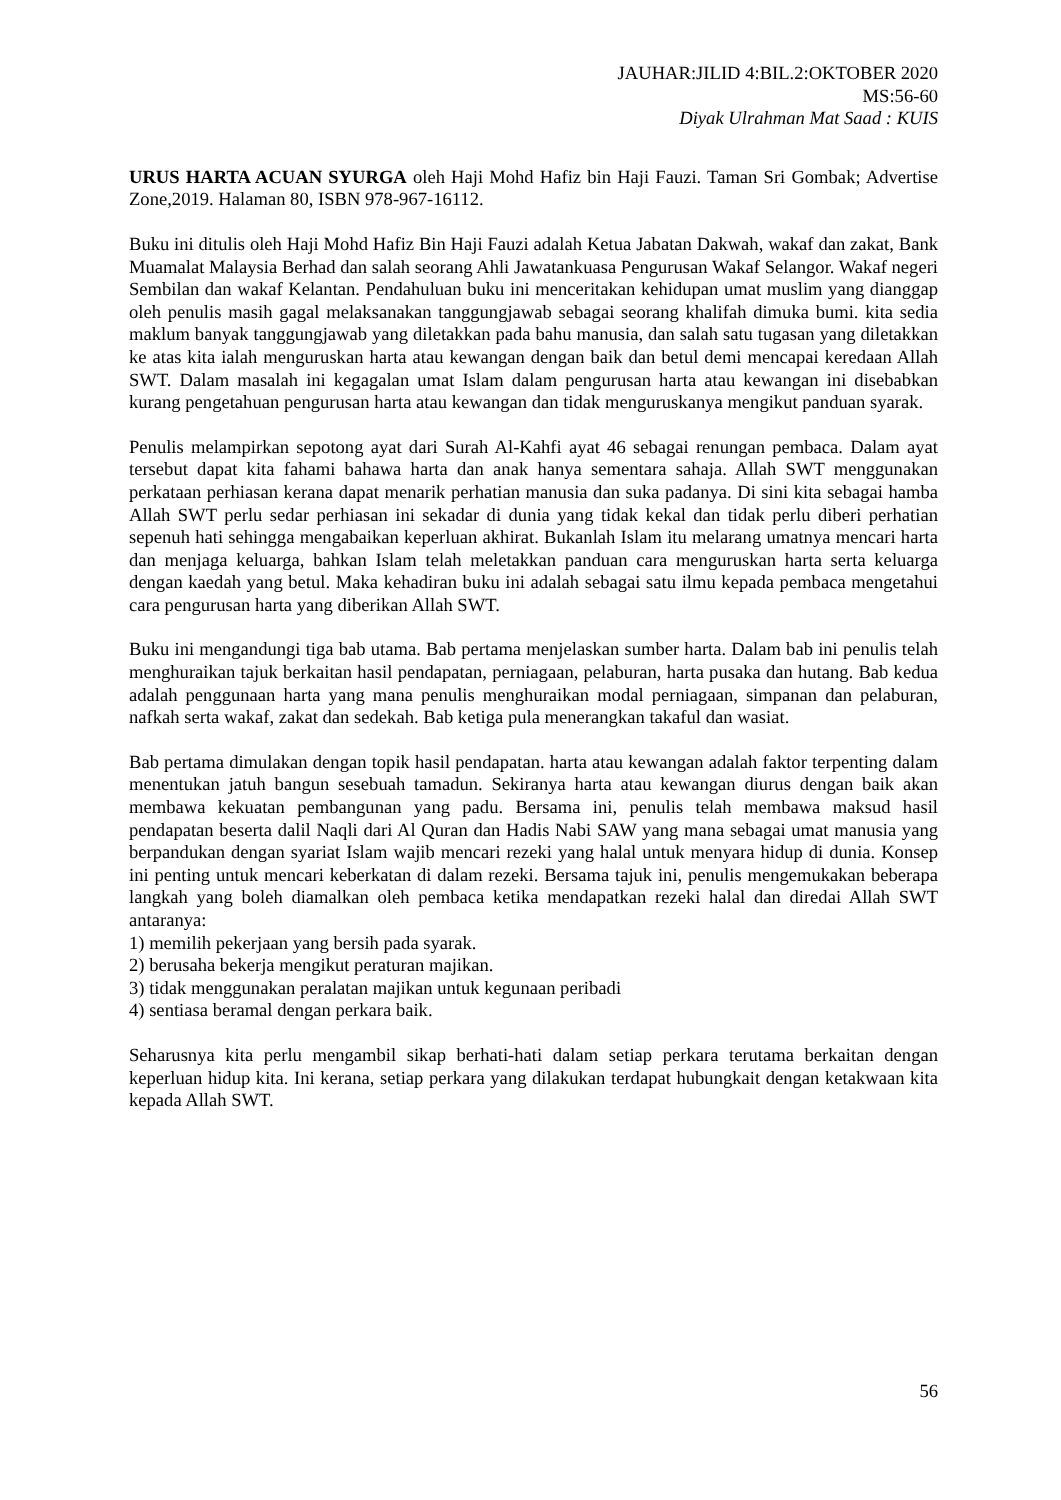JAUHAR:JILID 4:BIL.2:OKTOBER 2020
MS:56-60
Diyak Ulrahman Mat Saad : KUIS
URUS HARTA ACUAN SYURGA oleh Haji Mohd Hafiz bin Haji Fauzi. Taman Sri Gombak; Advertise Zone,2019. Halaman 80, ISBN 978-967-16112.
Buku ini ditulis oleh Haji Mohd Hafiz Bin Haji Fauzi adalah Ketua Jabatan Dakwah, wakaf dan zakat, Bank Muamalat Malaysia Berhad dan salah seorang Ahli Jawatankuasa Pengurusan Wakaf Selangor. Wakaf negeri Sembilan dan wakaf Kelantan. Pendahuluan buku ini menceritakan kehidupan umat muslim yang dianggap oleh penulis masih gagal melaksanakan tanggungjawab sebagai seorang khalifah dimuka bumi. kita sedia maklum banyak tanggungjawab yang diletakkan pada bahu manusia, dan salah satu tugasan yang diletakkan ke atas kita ialah menguruskan harta atau kewangan dengan baik dan betul demi mencapai keredaan Allah SWT. Dalam masalah ini kegagalan umat Islam dalam pengurusan harta atau kewangan ini disebabkan kurang pengetahuan pengurusan harta atau kewangan dan tidak menguruskanya mengikut panduan syarak.
Penulis melampirkan sepotong ayat dari Surah Al-Kahfi ayat 46 sebagai renungan pembaca. Dalam ayat tersebut dapat kita fahami bahawa harta dan anak hanya sementara sahaja. Allah SWT menggunakan perkataan perhiasan kerana dapat menarik perhatian manusia dan suka padanya. Di sini kita sebagai hamba Allah SWT perlu sedar perhiasan ini sekadar di dunia yang tidak kekal dan tidak perlu diberi perhatian sepenuh hati sehingga mengabaikan keperluan akhirat. Bukanlah Islam itu melarang umatnya mencari harta dan menjaga keluarga, bahkan Islam telah meletakkan panduan cara menguruskan harta serta keluarga dengan kaedah yang betul. Maka kehadiran buku ini adalah sebagai satu ilmu kepada pembaca mengetahui cara pengurusan harta yang diberikan Allah SWT.
Buku ini mengandungi tiga bab utama. Bab pertama menjelaskan sumber harta. Dalam bab ini penulis telah menghuraikan tajuk berkaitan hasil pendapatan, perniagaan, pelaburan, harta pusaka dan hutang. Bab kedua adalah penggunaan harta yang mana penulis menghuraikan modal perniagaan, simpanan dan pelaburan, nafkah serta wakaf, zakat dan sedekah. Bab ketiga pula menerangkan takaful dan wasiat.
Bab pertama dimulakan dengan topik hasil pendapatan. harta atau kewangan adalah faktor terpenting dalam menentukan jatuh bangun sesebuah tamadun. Sekiranya harta atau kewangan diurus dengan baik akan membawa kekuatan pembangunan yang padu. Bersama ini, penulis telah membawa maksud hasil pendapatan beserta dalil Naqli dari Al Quran dan Hadis Nabi SAW yang mana sebagai umat manusia yang berpandukan dengan syariat Islam wajib mencari rezeki yang halal untuk menyara hidup di dunia. Konsep ini penting untuk mencari keberkatan di dalam rezeki. Bersama tajuk ini, penulis mengemukakan beberapa langkah yang boleh diamalkan oleh pembaca ketika mendapatkan rezeki halal dan diredai Allah SWT antaranya:
1) memilih pekerjaan yang bersih pada syarak.
2) berusaha bekerja mengikut peraturan majikan.
3) tidak menggunakan peralatan majikan untuk kegunaan peribadi
4) sentiasa beramal dengan perkara baik.
Seharusnya kita perlu mengambil sikap berhati-hati dalam setiap perkara terutama berkaitan dengan keperluan hidup kita. Ini kerana, setiap perkara yang dilakukan terdapat hubungkait dengan ketakwaan kita kepada Allah SWT.
56